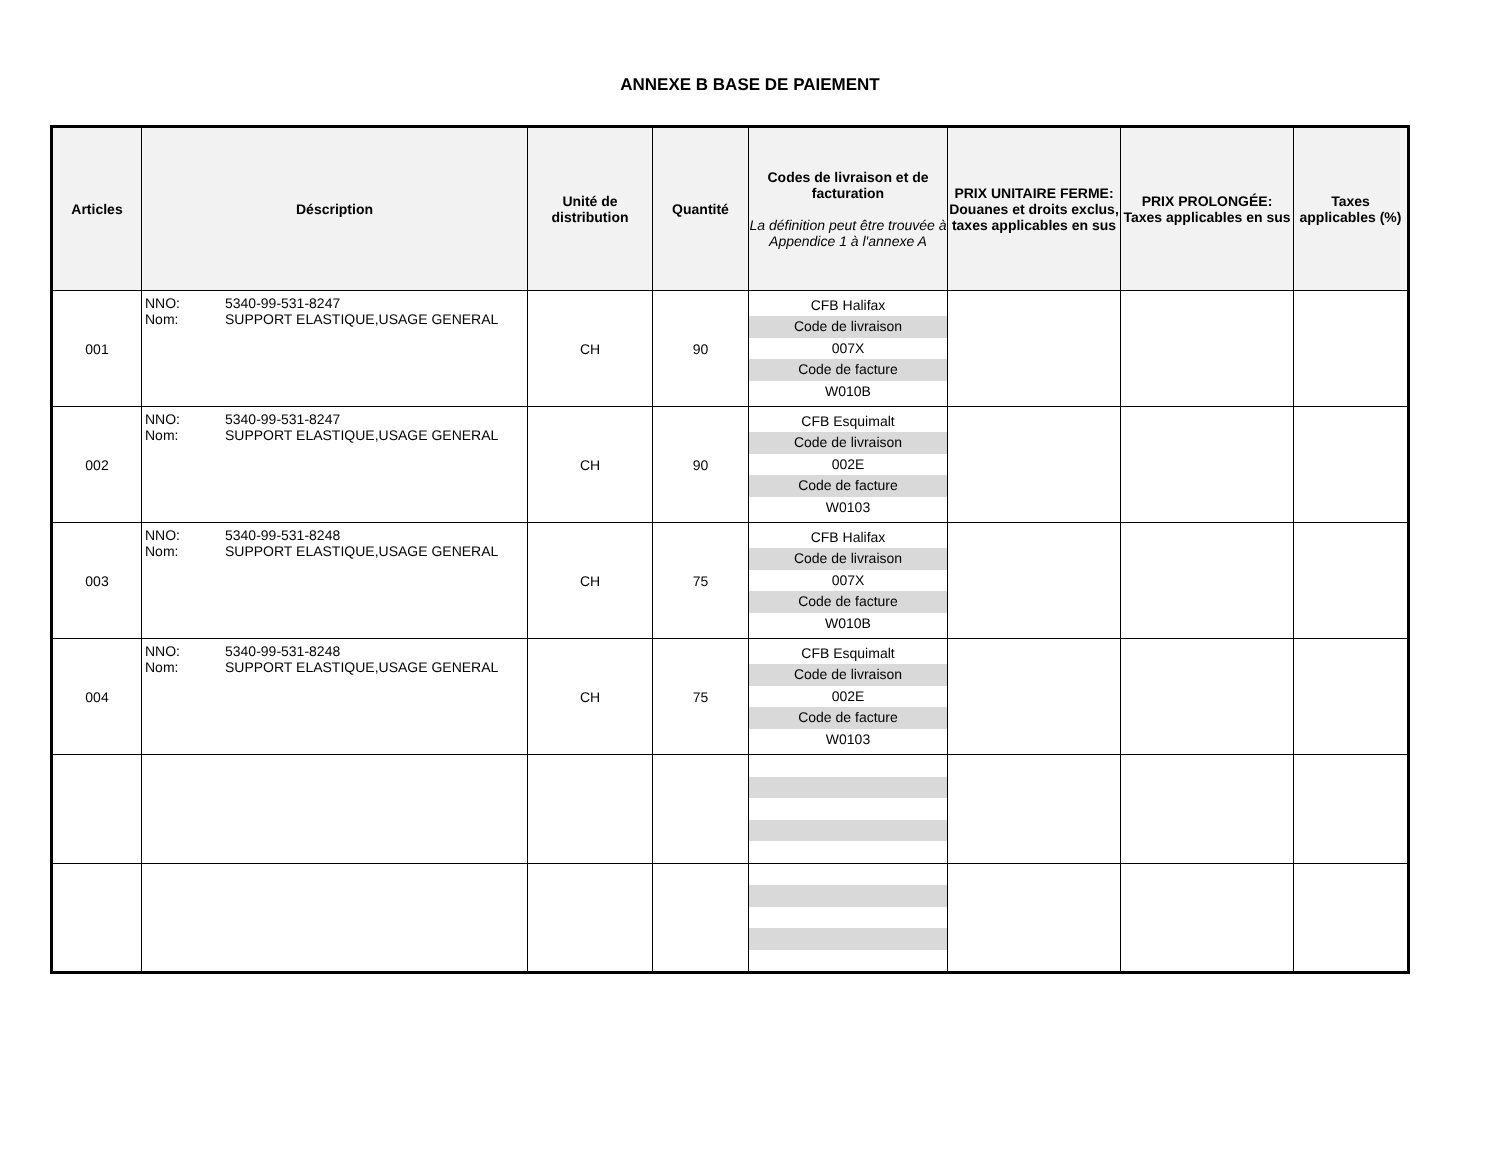ANNEXE B BASE DE PAIEMENT
| Articles | Déscription | Unité de distribution | Quantité | Codes de livraison et de facturation La définition peut être trouvée à Appendice 1 à l'annexe A | PRIX UNITAIRE FERME: Douanes et droits exclus, taxes applicables en sus | PRIX PROLONGÉE: Taxes applicables en sus | Taxes applicables (%) |
| --- | --- | --- | --- | --- | --- | --- | --- |
| 001 | NNO: 5340-99-531-8247 Nom: SUPPORT ELASTIQUE,USAGE GENERAL | CH | 90 | CFB Halifax Code de livraison 007X Code de facture W010B | | | |
| 002 | NNO: 5340-99-531-8247 Nom: SUPPORT ELASTIQUE,USAGE GENERAL | CH | 90 | CFB Esquimalt Code de livraison 002E Code de facture W0103 | | | |
| 003 | NNO: 5340-99-531-8248 Nom: SUPPORT ELASTIQUE,USAGE GENERAL | CH | 75 | CFB Halifax Code de livraison 007X Code de facture W010B | | | |
| 004 | NNO: 5340-99-531-8248 Nom: SUPPORT ELASTIQUE,USAGE GENERAL | CH | 75 | CFB Esquimalt Code de livraison 002E Code de facture W0103 | | | |